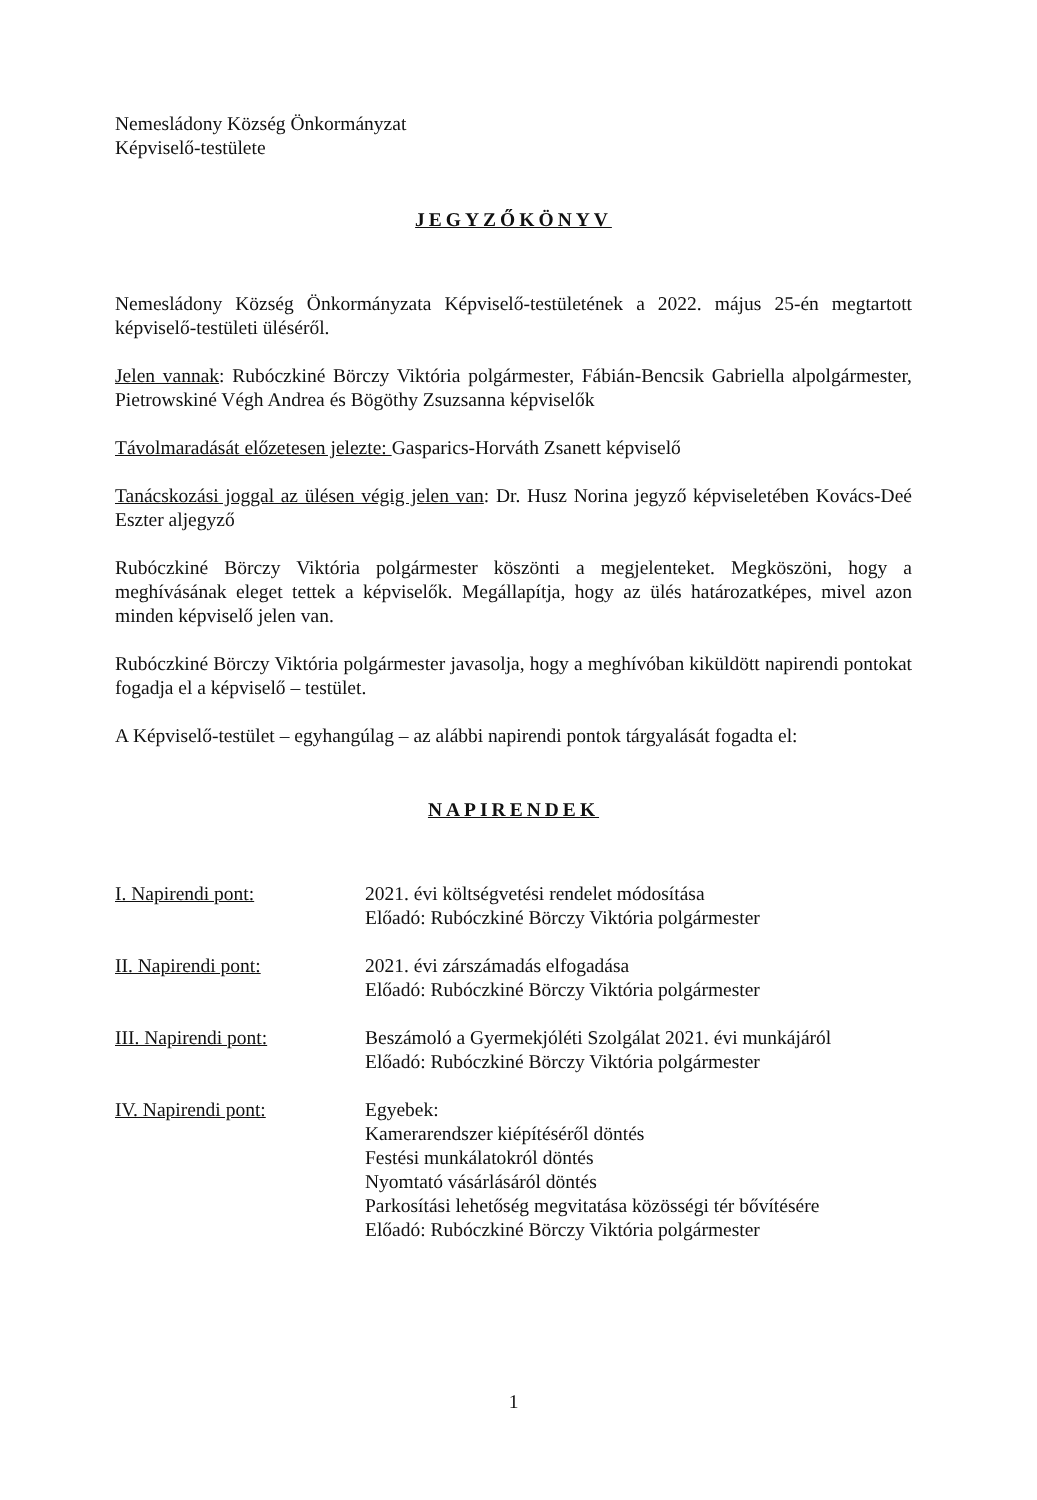Nemesládony Község Önkormányzat
Képviselő-testülete
JEGYZŐKÖNYV
Nemesládony Község Önkormányzata Képviselő-testületének a 2022. május 25-én megtartott képviselő-testületi üléséről.
Jelen vannak: Rubóczkiné Börczy Viktória polgármester, Fábián-Bencsik Gabriella alpolgármester, Pietrowskiné Végh Andrea és Bögöthy Zsuzsanna képviselők
Távolmaradását előzetesen jelezte: Gasparics-Horváth Zsanett képviselő
Tanácskozási joggal az ülésen végig jelen van: Dr. Husz Norina jegyző képviseletében Kovács-Deé Eszter aljegyző
Rubóczkiné Börczy Viktória polgármester köszönti a megjelenteket. Megköszöni, hogy a meghívásának eleget tettek a képviselők. Megállapítja, hogy az ülés határozatképes, mivel azon minden képviselő jelen van.
Rubóczkiné Börczy Viktória polgármester javasolja, hogy a meghívóban kiküldött napirendi pontokat fogadja el a képviselő – testület.
A Képviselő-testület – egyhangúlag – az alábbi napirendi pontok tárgyalását fogadta el:
NAPIRENDEK
I. Napirendi pont: 2021. évi költségvetési rendelet módosítása
Előadó: Rubóczkiné Börczy Viktória polgármester
II. Napirendi pont: 2021. évi zárszámadás elfogadása
Előadó: Rubóczkiné Börczy Viktória polgármester
III. Napirendi pont: Beszámoló a Gyermekjóléti Szolgálat 2021. évi munkájáról
Előadó: Rubóczkiné Börczy Viktória polgármester
IV. Napirendi pont: Egyebek:
Kamerarendszer kiépítéséről döntés
Festési munkálatokról döntés
Nyomtató vásárlásáról döntés
Parkosítási lehetőség megvitatása közösségi tér bővítésére
Előadó: Rubóczkiné Börczy Viktória polgármester
1